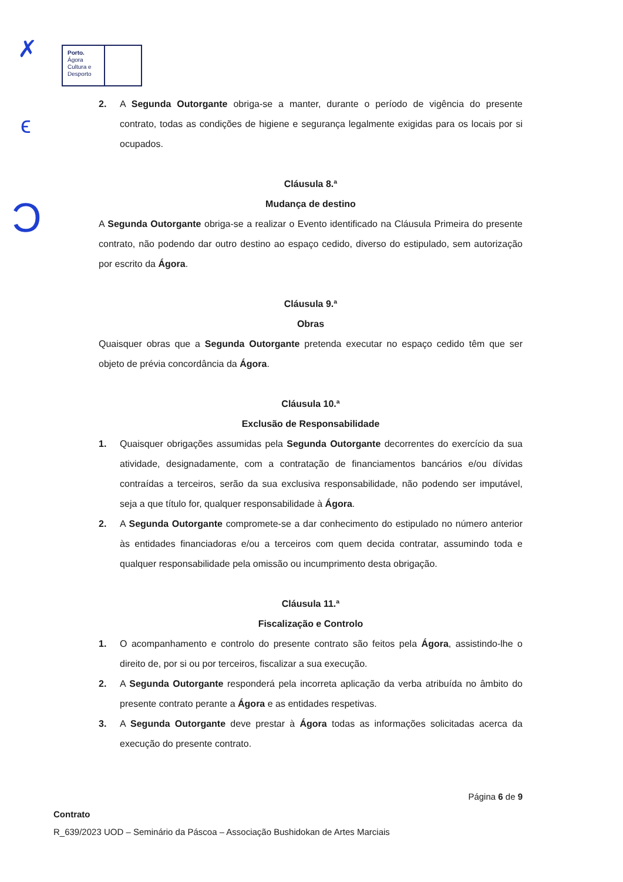✗
ϵ
Ͻ
Porto.
Ágora
Cultura e
Desporto
2. A Segunda Outorgante obriga-se a manter, durante o período de vigência do presente contrato, todas as condições de higiene e segurança legalmente exigidas para os locais por si ocupados.
Cláusula 8.ª
Mudança de destino
A Segunda Outorgante obriga-se a realizar o Evento identificado na Cláusula Primeira do presente contrato, não podendo dar outro destino ao espaço cedido, diverso do estipulado, sem autorização por escrito da Ágora.
Cláusula 9.ª
Obras
Quaisquer obras que a Segunda Outorgante pretenda executar no espaço cedido têm que ser objeto de prévia concordância da Ágora.
Cláusula 10.ª
Exclusão de Responsabilidade
1. Quaisquer obrigações assumidas pela Segunda Outorgante decorrentes do exercício da sua atividade, designadamente, com a contratação de financiamentos bancários e/ou dívidas contraídas a terceiros, serão da sua exclusiva responsabilidade, não podendo ser imputável, seja a que título for, qualquer responsabilidade à Ágora.
2. A Segunda Outorgante compromete-se a dar conhecimento do estipulado no número anterior às entidades financiadoras e/ou a terceiros com quem decida contratar, assumindo toda e qualquer responsabilidade pela omissão ou incumprimento desta obrigação.
Cláusula 11.ª
Fiscalização e Controlo
1. O acompanhamento e controlo do presente contrato são feitos pela Ágora, assistindo-lhe o direito de, por si ou por terceiros, fiscalizar a sua execução.
2. A Segunda Outorgante responderá pela incorreta aplicação da verba atribuída no âmbito do presente contrato perante a Ágora e as entidades respetivas.
3. A Segunda Outorgante deve prestar à Ágora todas as informações solicitadas acerca da execução do presente contrato.
Página 6 de 9
Contrato
R_639/2023 UOD – Seminário da Páscoa – Associação Bushidokan de Artes Marciais